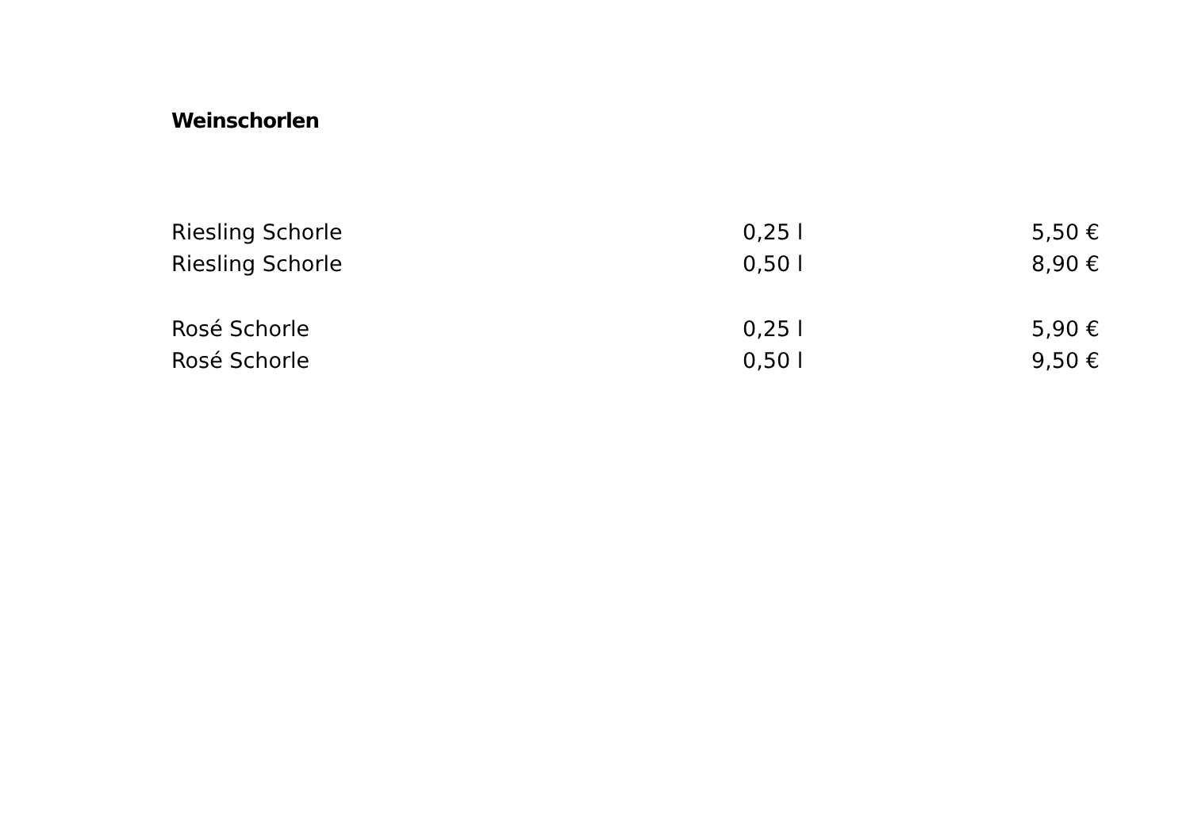Weinschorlen
| Riesling Schorle | 0,25 l | 5,50 € |
| Riesling Schorle | 0,50 l | 8,90 € |
| Rosé Schorle | 0,25 l | 5,90 € |
| Rosé Schorle | 0,50 l | 9,50 € |